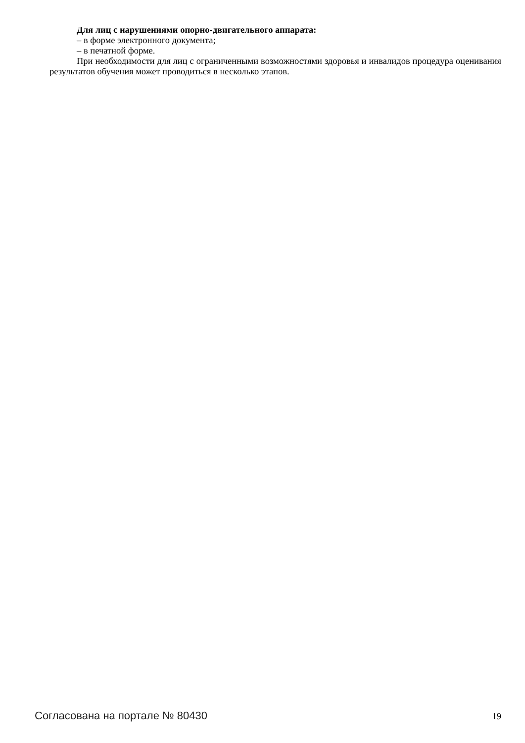Для лиц с нарушениями опорно-двигательного аппарата:
– в форме электронного документа;
– в печатной форме.
При необходимости для лиц с ограниченными возможностями здоровья и инвалидов процедура оценивания результатов обучения может проводиться в несколько этапов.
Согласована на портале № 80430 19